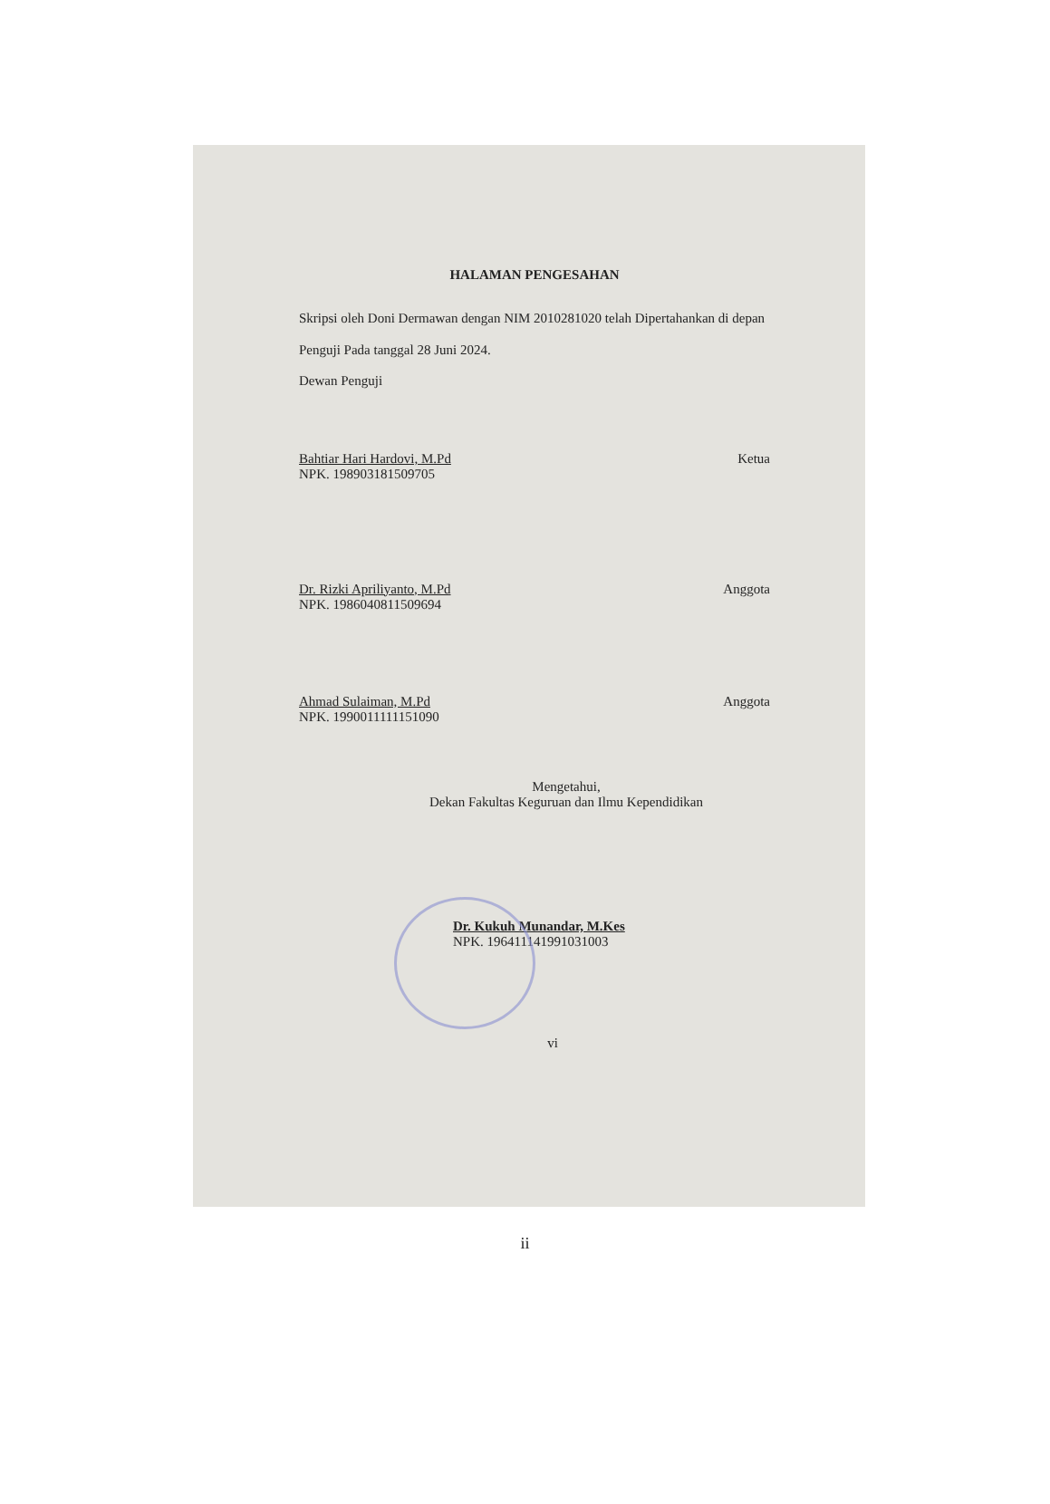HALAMAN PENGESAHAN
Skripsi oleh Doni Dermawan dengan NIM 2010281020 telah Dipertahankan di depan Penguji Pada tanggal 28 Juni 2024.
Dewan Penguji
Bahtiar Hari Hardovi, M.Pd
NPK. 198903181509705
Ketua
Dr. Rizki Apriliyanto, M.Pd
NPK. 1986040811509694
Anggota
Ahmad Sulaiman, M.Pd
NPK. 1990011111151090
Anggota
Mengetahui,
Dekan Fakultas Keguruan dan Ilmu Kependidikan
Dr. Kukuh Munandar, M.Kes
NPK. 196411141991031003
vi
ii